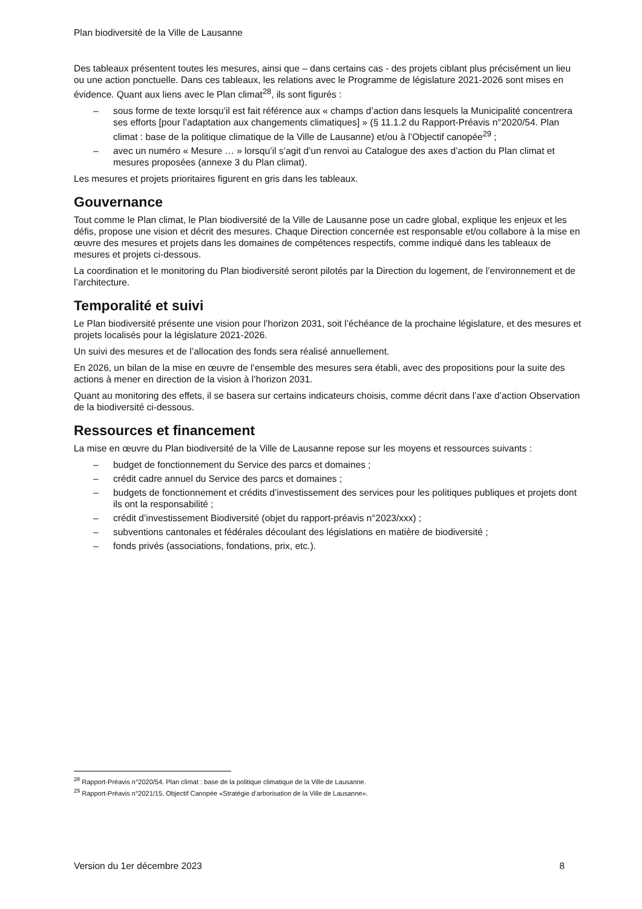Plan biodiversité de la Ville de Lausanne
Des tableaux présentent toutes les mesures, ainsi que – dans certains cas - des projets ciblant plus précisément un lieu ou une action ponctuelle. Dans ces tableaux, les relations avec le Programme de législature 2021-2026 sont mises en évidence. Quant aux liens avec le Plan climat<sup>28</sup>, ils sont figurés :
– sous forme de texte lorsqu’il est fait référence aux « champs d’action dans lesquels la Municipalité concentrera ses efforts [pour l’adaptation aux changements climatiques] » (§ 11.1.2 du Rapport-Préavis n°2020/54. Plan climat : base de la politique climatique de la Ville de Lausanne) et/ou à l’Objectif canopée<sup>29</sup> ;
– avec un numéro « Mesure … » lorsqu’il s’agit d’un renvoi au Catalogue des axes d’action du Plan climat et mesures proposées (annexe 3 du Plan climat).
Les mesures et projets prioritaires figurent en gris dans les tableaux.
Gouvernance
Tout comme le Plan climat, le Plan biodiversité de la Ville de Lausanne pose un cadre global, explique les enjeux et les défis, propose une vision et décrit des mesures. Chaque Direction concernée est responsable et/ou collabore à la mise en œuvre des mesures et projets dans les domaines de compétences respectifs, comme indiqué dans les tableaux de mesures et projets ci-dessous.
La coordination et le monitoring du Plan biodiversité seront pilotés par la Direction du logement, de l’environnement et de l’architecture.
Temporalité et suivi
Le Plan biodiversité présente une vision pour l’horizon 2031, soit l’échéance de la prochaine législature, et des mesures et projets localisés pour la législature 2021-2026.
Un suivi des mesures et de l’allocation des fonds sera réalisé annuellement.
En 2026, un bilan de la mise en œuvre de l’ensemble des mesures sera établi, avec des propositions pour la suite des actions à mener en direction de la vision à l’horizon 2031.
Quant au monitoring des effets, il se basera sur certains indicateurs choisis, comme décrit dans l’axe d’action Observation de la biodiversité ci-dessous.
Ressources et financement
La mise en œuvre du Plan biodiversité de la Ville de Lausanne repose sur les moyens et ressources suivants :
– budget de fonctionnement du Service des parcs et domaines ;
– crédit cadre annuel du Service des parcs et domaines ;
– budgets de fonctionnement et crédits d’investissement des services pour les politiques publiques et projets dont ils ont la responsabilité ;
– crédit d’investissement Biodiversité (objet du rapport-préavis n°2023/xxx) ;
– subventions cantonales et fédérales découlant des législations en matière de biodiversité ;
– fonds privés (associations, fondations, prix, etc.).
<sup>28</sup> Rapport-Préavis n°2020/54. Plan climat : base de la politique climatique de la Ville de Lausanne.
<sup>29</sup> Rapport-Préavis n°2021/15. Objectif Canopée «Stratégie d’arborisation de la Ville de Lausanne».
Version du 1er décembre 2023 8